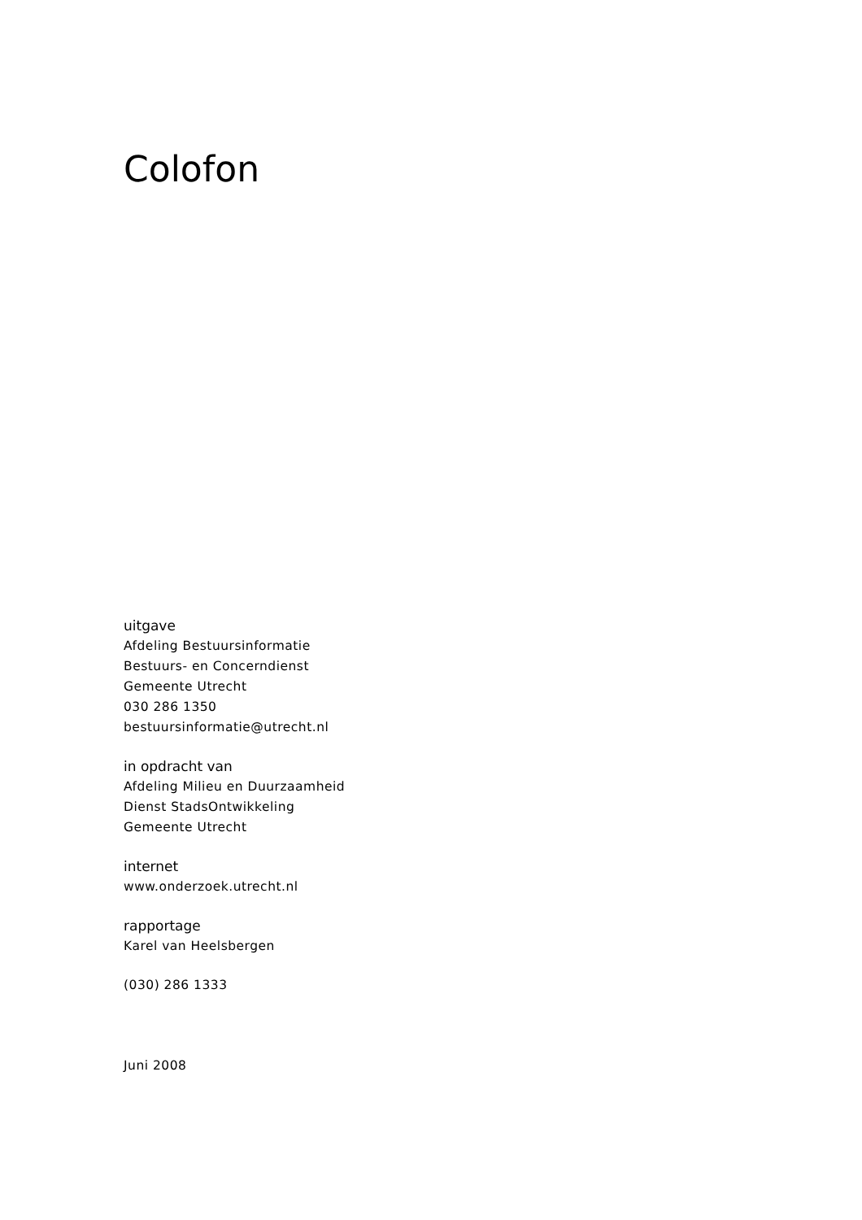Colofon
uitgave
Afdeling Bestuursinformatie
Bestuurs- en Concerndienst
Gemeente Utrecht
030 286 1350
bestuursinformatie@utrecht.nl
in opdracht van
Afdeling Milieu en Duurzaamheid
Dienst StadsOntwikkeling
Gemeente Utrecht
internet
www.onderzoek.utrecht.nl
rapportage
Karel van Heelsbergen
(030) 286 1333
Juni 2008